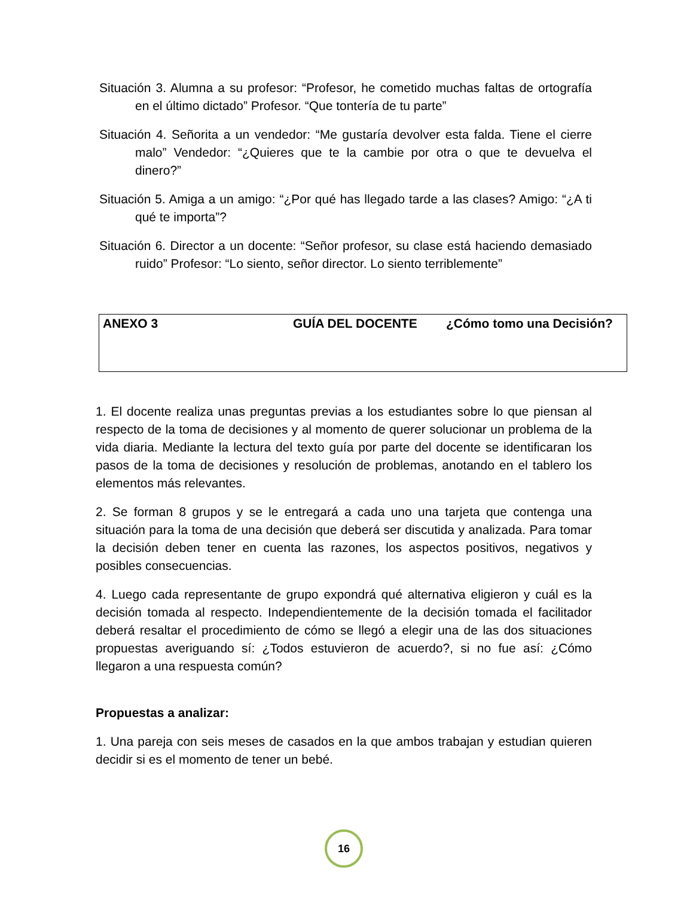Situación 3. Alumna a su profesor: “Profesor, he cometido muchas faltas de ortografía en el último dictado” Profesor. “Que tontería de tu parte”
Situación 4. Señorita a un vendedor: “Me gustaría devolver esta falda. Tiene el cierre malo” Vendedor: “¿Quieres que te la cambie por otra o que te devuelva el dinero?”
Situación 5. Amiga a un amigo: “¿Por qué has llegado tarde a las clases? Amigo: “¿A ti qué te importa”?
Situación 6. Director a un docente: “Señor profesor, su clase está haciendo demasiado ruido” Profesor: “Lo siento, señor director. Lo siento terriblemente”
ANEXO 3 GUÍA DEL DOCENTE ¿Cómo tomo una Decisión?
1. El docente realiza unas preguntas previas a los estudiantes sobre lo que piensan al respecto de la toma de decisiones y al momento de querer solucionar un problema de la vida diaria. Mediante la lectura del texto guía por parte del docente se identificaran los pasos de la toma de decisiones y resolución de problemas, anotando en el tablero los elementos más relevantes.
2. Se forman 8 grupos y se le entregará a cada uno una tarjeta que contenga una situación para la toma de una decisión que deberá ser discutida y analizada. Para tomar la decisión deben tener en cuenta las razones, los aspectos positivos, negativos y posibles consecuencias.
4. Luego cada representante de grupo expondrá qué alternativa eligieron y cuál es la decisión tomada al respecto. Independientemente de la decisión tomada el facilitador deberá resaltar el procedimiento de cómo se llegó a elegir una de las dos situaciones propuestas averiguando sí: ¿Todos estuvieron de acuerdo?, si no fue así: ¿Cómo llegaron a una respuesta común?
Propuestas a analizar:
1. Una pareja con seis meses de casados en la que ambos trabajan y estudian quieren decidir si es el momento de tener un bebé.
16